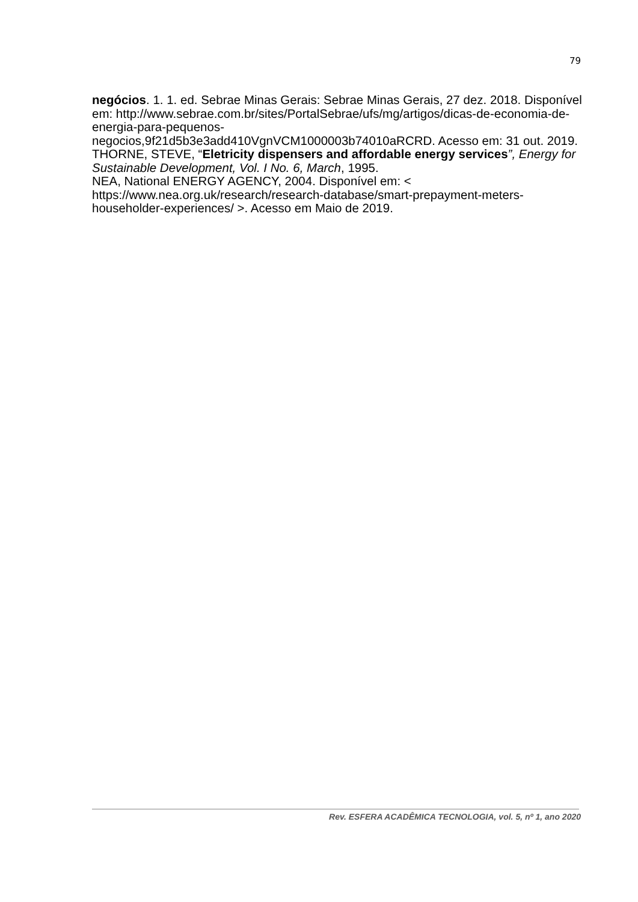79
negócios. 1. 1. ed. Sebrae Minas Gerais: Sebrae Minas Gerais, 27 dez. 2018. Disponível em: http://www.sebrae.com.br/sites/PortalSebrae/ufs/mg/artigos/dicas-de-economia-de-energia-para-pequenos-
negocios,9f21d5b3e3add410VgnVCM1000003b74010aRCRD. Acesso em: 31 out. 2019.
THORNE, STEVE, “Eletricity dispensers and affordable energy services”, Energy for Sustainable Development, Vol. I No. 6, March, 1995.
NEA, National ENERGY AGENCY, 2004. Disponível em: <
https://www.nea.org.uk/research/research-database/smart-prepayment-meters-householder-experiences/ >. Acesso em Maio de 2019.
Rev. ESFERA ACADÊMICA TECNOLOGIA, vol. 5, nº 1, ano 2020